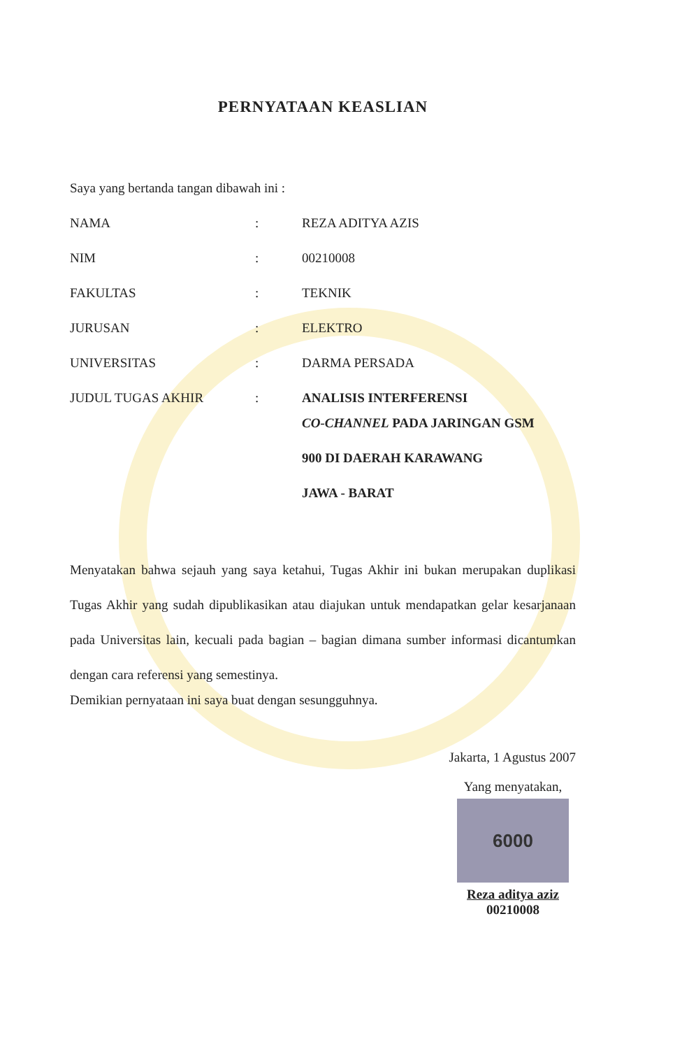PERNYATAAN KEASLIAN
Saya yang bertanda tangan dibawah ini :
| NAMA | : | REZA ADITYA AZIS |
| NIM | : | 00210008 |
| FAKULTAS | : | TEKNIK |
| JURUSAN | : | ELEKTRO |
| UNIVERSITAS | : | DARMA PERSADA |
| JUDUL TUGAS AKHIR | : | ANALISIS INTERFERENSI CO-CHANNEL PADA JARINGAN GSM 900 DI DAERAH KARAWANG JAWA - BARAT |
Menyatakan bahwa sejauh yang saya ketahui, Tugas Akhir ini bukan merupakan duplikasi Tugas Akhir yang sudah dipublikasikan atau diajukan untuk mendapatkan gelar kesarjanaan pada Universitas lain, kecuali pada bagian – bagian dimana sumber informasi dicantumkan dengan cara referensi yang semestinya.
Demikian pernyataan ini saya buat dengan sesungguhnya.
Jakarta, 1 Agustus 2007
Yang menyatakan,
6000
Reza aditya aziz
00210008